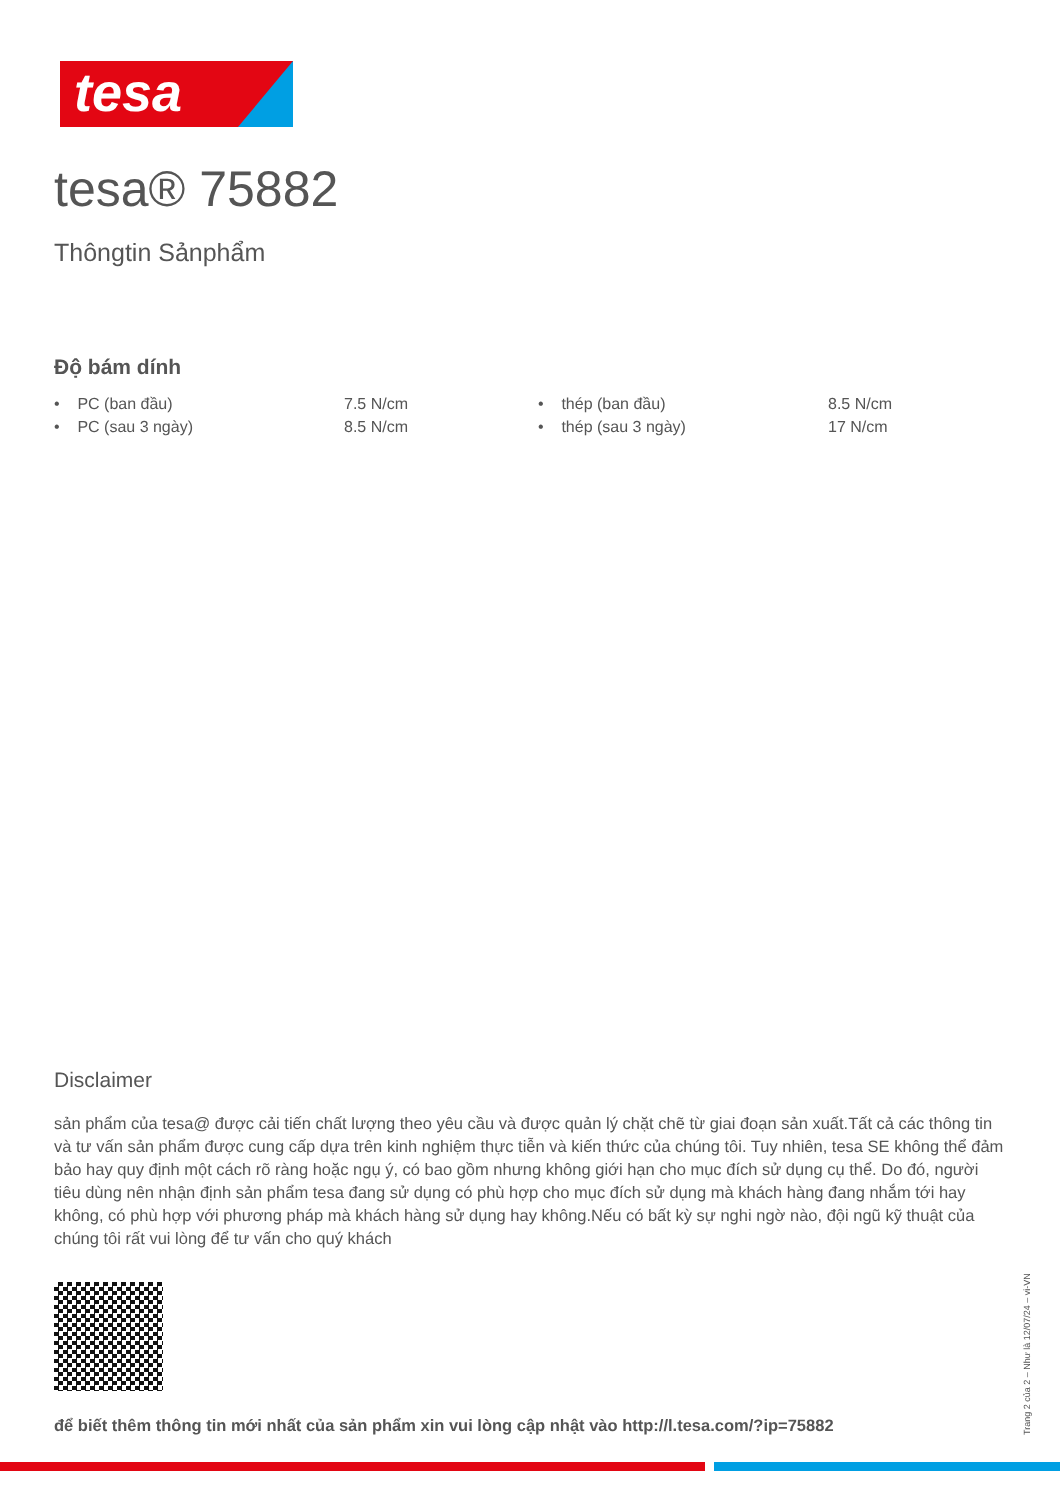tesa
tesa® 75882
Thôngtin Sảnphẩm
Độ bám dính
| • PC (ban đầu) | 7.5 N/cm | • thép (ban đầu) | 8.5 N/cm |
| • PC (sau 3 ngày) | 8.5 N/cm | • thép (sau 3 ngày) | 17 N/cm |
Disclaimer
sản phẩm của tesa@ được cải tiến chất lượng theo yêu cầu và được quản lý chặt chẽ từ giai đoạn sản xuất.Tất cả các thông tin và tư vấn sản phẩm được cung cấp dựa trên kinh nghiệm thực tiễn và kiến thức của chúng tôi. Tuy nhiên, tesa SE không thể đảm bảo hay quy định một cách rõ ràng hoặc ngụ ý, có bao gồm nhưng không giới hạn cho mục đích sử dụng cụ thể. Do đó, người tiêu dùng nên nhận định sản phẩm tesa đang sử dụng có phù hợp cho mục đích sử dụng mà khách hàng đang nhắm tới hay không, có phù hợp với phương pháp mà khách hàng sử dụng hay không.Nếu có bất kỳ sự nghi ngờ nào, đội ngũ kỹ thuật của chúng tôi rất vui lòng để tư vấn cho quý khách
để biết thêm thông tin mới nhất của sản phẩm xin vui lòng cập nhật vào http://l.tesa.com/?ip=75882
Trang 2 của 2 – Như là 12/07/24 – vi-VN